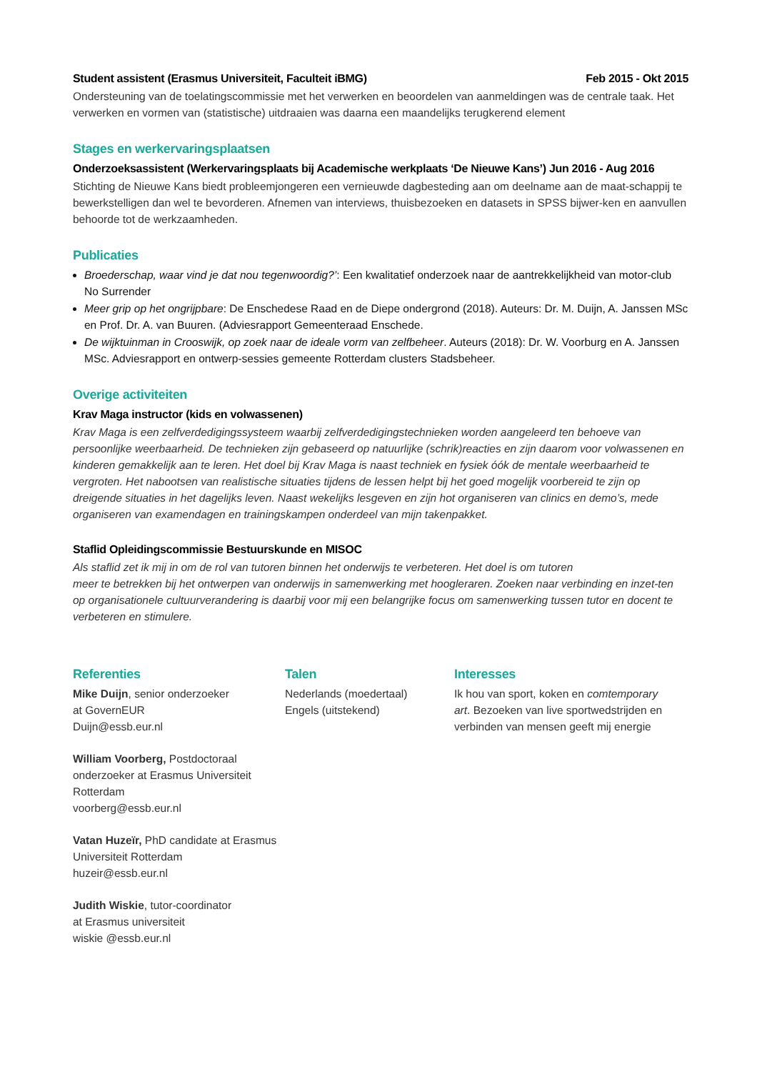Student assistent (Erasmus Universiteit, Faculteit iBMG) Feb 2015 - Okt 2015
Ondersteuning van de toelatingscommissie met het verwerken en beoordelen van aanmeldingen was de centrale taak. Het verwerken en vormen van (statistische) uitdraaien was daarna een maandelijks terugkerend element
Stages en werkervaringsplaatsen
Onderzoeksassistent (Werkervaringsplaats bij Academische werkplaats ‘De Nieuwe Kans’) Jun 2016 - Aug 2016
Stichting de Nieuwe Kans biedt probleemjongeren een vernieuwde dagbesteding aan om deelname aan de maat-schappij te bewerkstelligen dan wel te bevorderen. Afnemen van interviews, thuisbezoeken en datasets in SPSS bijwer-ken en aanvullen behoorde tot de werkzaamheden.
Publicaties
Broederschap, waar vind je dat nou tegenwoordig?’: Een kwalitatief onderzoek naar de aantrekkelijkheid van motor-club No Surrender
Meer grip op het ongrijpbare: De Enschedese Raad en de Diepe ondergrond (2018). Auteurs: Dr. M. Duijn, A. Janssen MSc en Prof. Dr. A. van Buuren. (Adviesrapport Gemeenteraad Enschede.
De wijktuinman in Crooswijk, op zoek naar de ideale vorm van zelfbeheer. Auteurs (2018): Dr. W. Voorburg en A. Janssen MSc. Adviesrapport en ontwerp-sessies gemeente Rotterdam clusters Stadsbeheer.
Overige activiteiten
Krav Maga instructor (kids en volwassenen)
Krav Maga is een zelfverdedigingssysteem waarbij zelfverdedigingstechnieken worden aangeleerd ten behoeve van persoonlijke weerbaarheid. De technieken zijn gebaseerd op natuurlijke (schrik)reacties en zijn daarom voor volwassenen en kinderen gemakkelijk aan te leren. Het doel bij Krav Maga is naast techniek en fysiek óók de mentale weerbaarheid te vergroten. Het nabootsen van realistische situaties tijdens de lessen helpt bij het goed mogelijk voorbereid te zijn op dreigende situaties in het dagelijks leven. Naast wekelijks lesgeven en zijn hot organiseren van clinics en demo’s, mede organiseren van examendagen en trainingskampen onderdeel van mijn takenpakket.
Staflid Opleidingscommissie Bestuurskunde en MISOC
Als staflid zet ik mij in om de rol van tutoren binnen het onderwijs te verbeteren. Het doel is om tutoren
meer te betrekken bij het ontwerpen van onderwijs in samenwerking met hoogleraren. Zoeken naar verbinding en inzet-ten op organisationele cultuurverandering is daarbij voor mij een belangrijke focus om samenwerking tussen tutor en docent te verbeteren en stimulere.
Referenties
Mike Duijn, senior onderzoeker
at GovernEUR
Duijn@essb.eur.nl
William Voorberg, Postdoctoraal onderzoeker at Erasmus Universiteit Rotterdam
voorberg@essb.eur.nl
Vatan Huzeïr, PhD candidate at Erasmus Universiteit Rotterdam
huzeir@essb.eur.nl
Judith Wiskie, tutor-coordinator
at Erasmus universiteit
wiskie @essb.eur.nl
Talen
Nederlands (moedertaal)
Engels (uitstekend)
Interesses
Ik hou van sport, koken en comtemporary art. Bezoeken van live sportwedstrijden en verbinden van mensen geeft mij energie